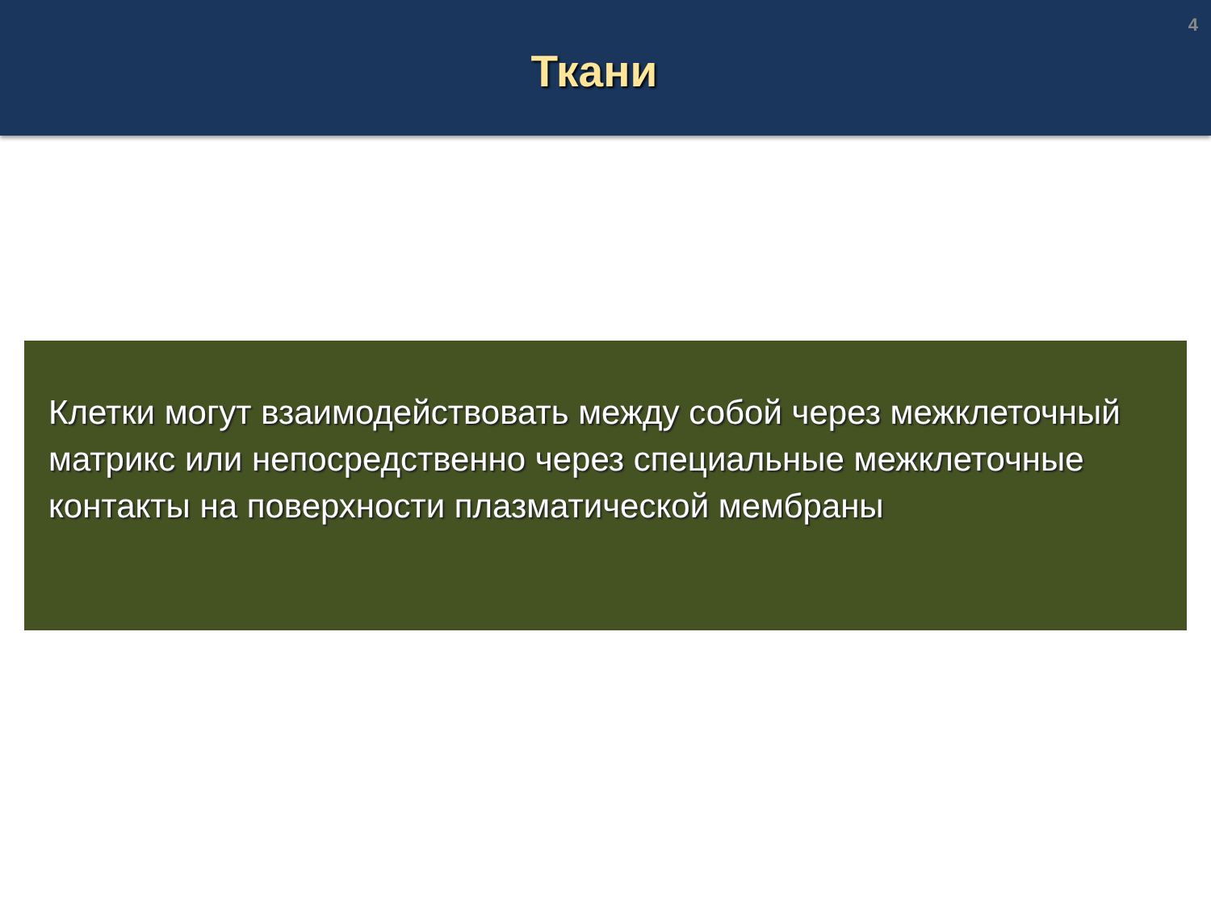Ткани
4
Клетки могут взаимодействовать между собой через межклеточный матрикс или непосредственно через специальные межклеточные контакты на поверхности плазматической мембраны